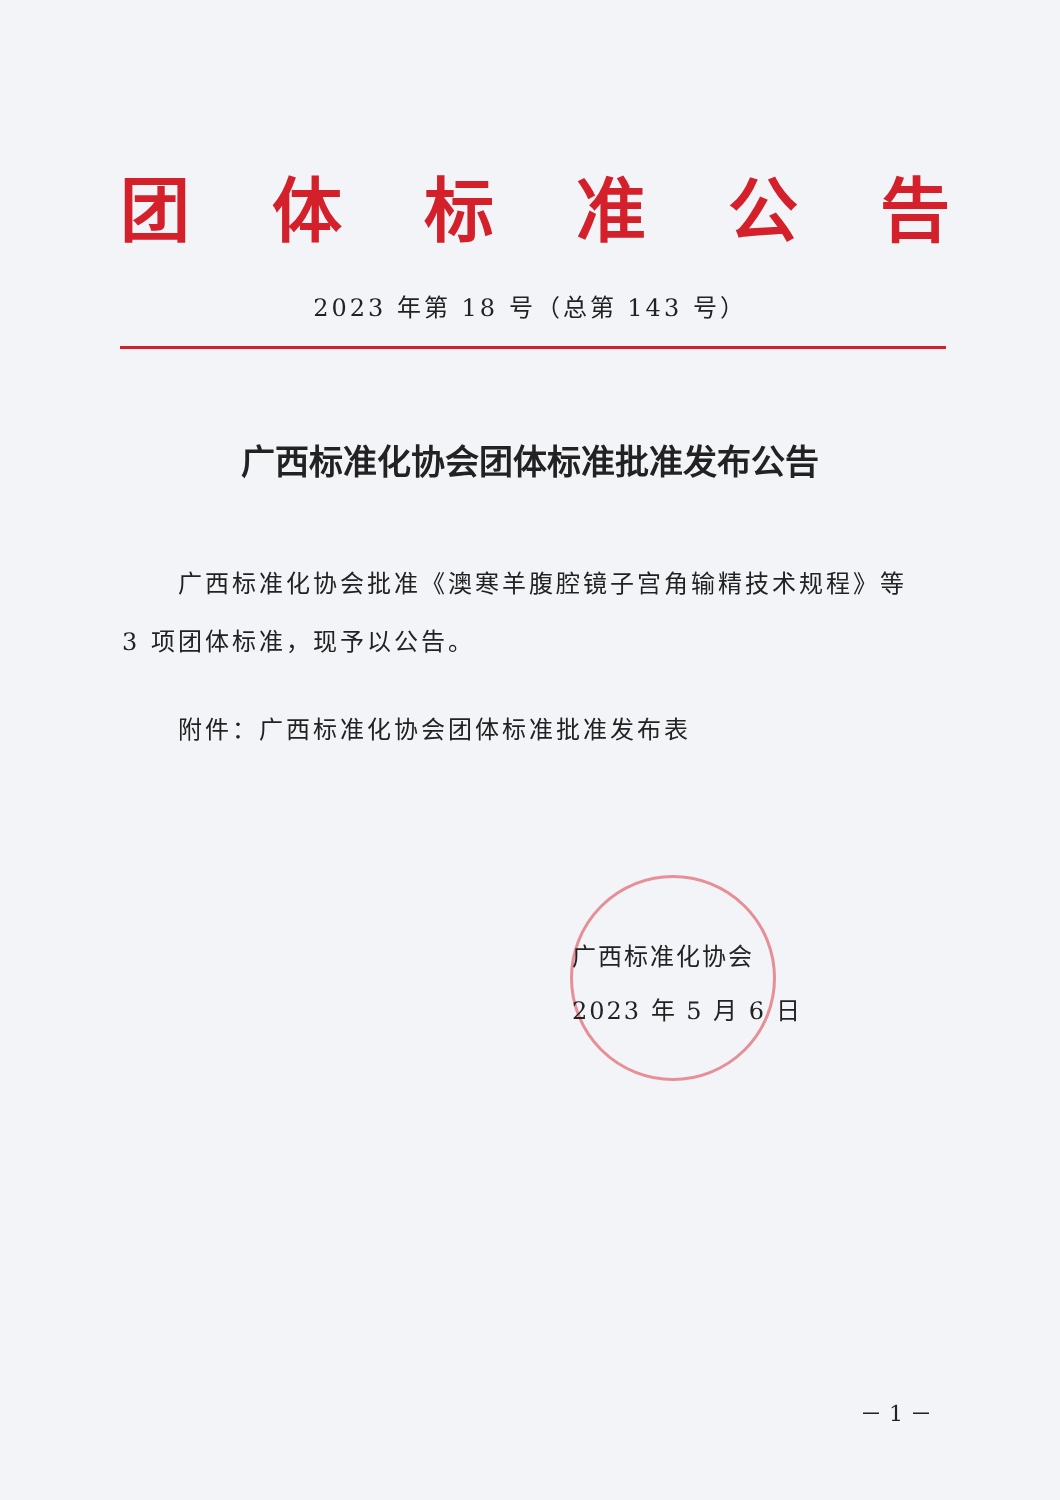团体标准公告
2023 年第 18 号（总第 143 号）
广西标准化协会团体标准批准发布公告
广西标准化协会批准《澳寒羊腹腔镜子宫角输精技术规程》等 3 项团体标准，现予以公告。
附件：广西标准化协会团体标准批准发布表
广西标准化协会
2023 年 5 月 6 日
－ 1 －